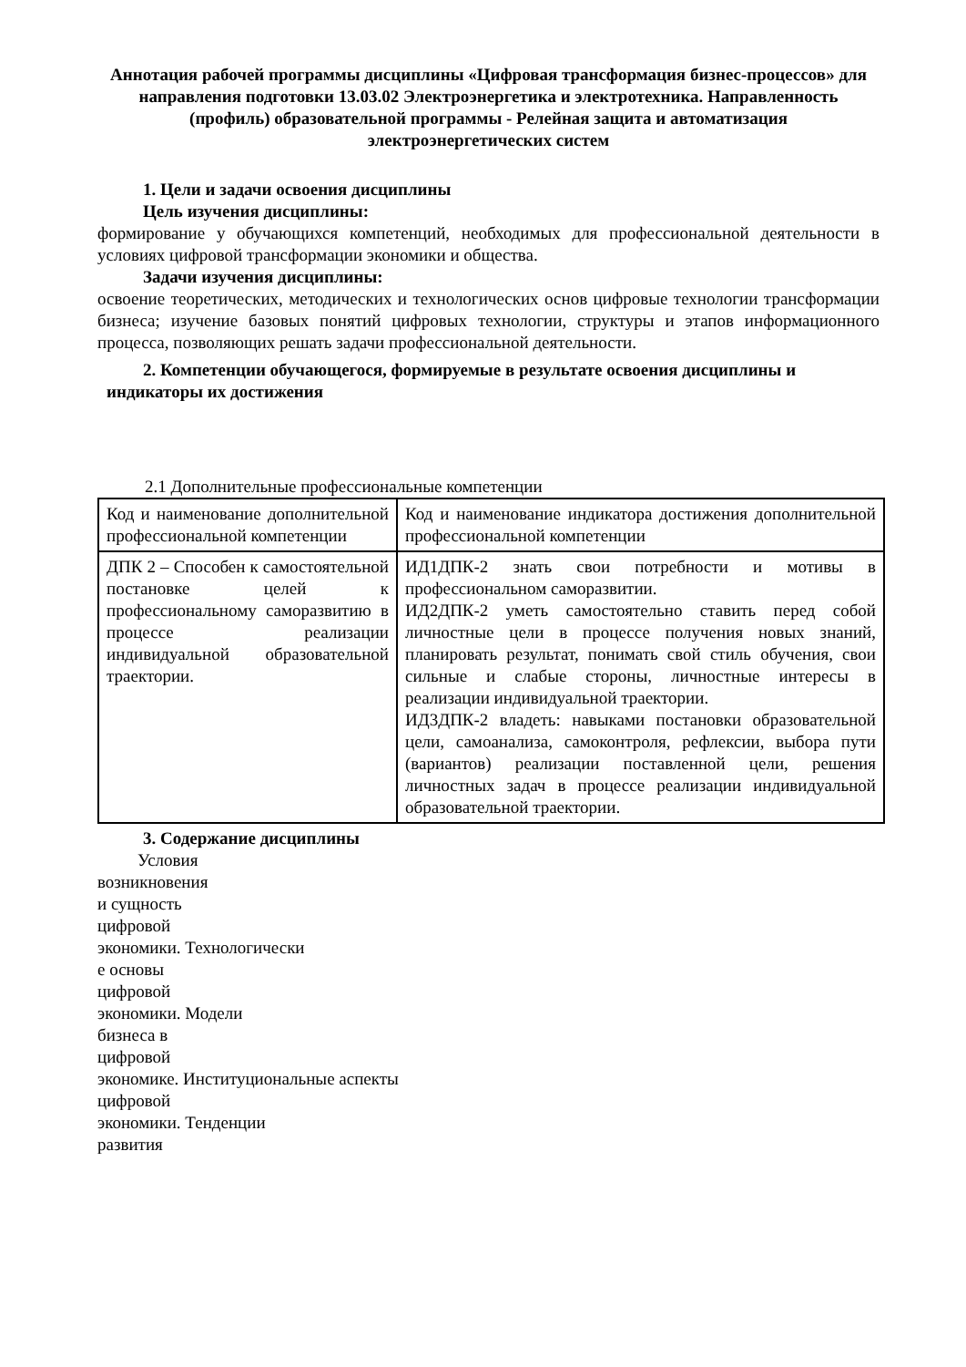Аннотация рабочей программы дисциплины «Цифровая трансформация бизнес-процессов» для направления подготовки 13.03.02 Электроэнергетика и электротехника. Направленность (профиль) образовательной программы - Релейная защита и автоматизация электроэнергетических систем
1. Цели и задачи освоения дисциплины
Цель изучения дисциплины:
формирование у обучающихся компетенций, необходимых для профессиональной деятельности в условиях цифровой трансформации экономики и общества.
Задачи изучения дисциплины:
освоение теоретических, методических и технологических основ цифровые технологии трансформации бизнеса; изучение базовых понятий цифровых технологии, структуры и этапов информационного процесса, позволяющих решать задачи профессиональной деятельности.
2. Компетенции обучающегося, формируемые в результате освоения дисциплины и
индикаторы их достижения
2.1 Дополнительные профессиональные компетенции
| Код и наименование дополнительной профессиональной компетенции | Код и наименование индикатора достижения дополнительной профессиональной компетенции |
| ДПК 2 – Способен к самостоятельной постановке целей к профессиональному саморазвитию в процессе реализации индивидуальной образовательной траектории. | ИД1ДПК-2 знать свои потребности и мотивы в профессиональном саморазвитии. ИД2ДПК-2 уметь самостоятельно ставить перед собой личностные цели в процессе получения новых знаний, планировать результат, понимать свой стиль обучения, свои сильные и слабые стороны, личностные интересы в реализации индивидуальной траектории. ИД3ДПК-2 владеть: навыками постановки образовательной цели, самоанализа, самоконтроля, рефлексии, выбора пути (вариантов) реализации поставленной цели, решения личностных задач в процессе реализации индивидуальной образовательной траектории. |
3. Содержание дисциплины
Условия
возникновения
и сущность
цифровой
экономики. Технологически
е основы
цифровой
экономики. Модели
бизнеса в
цифровой
экономике. Институциональные аспекты
цифровой
экономики. Тенденции
развития